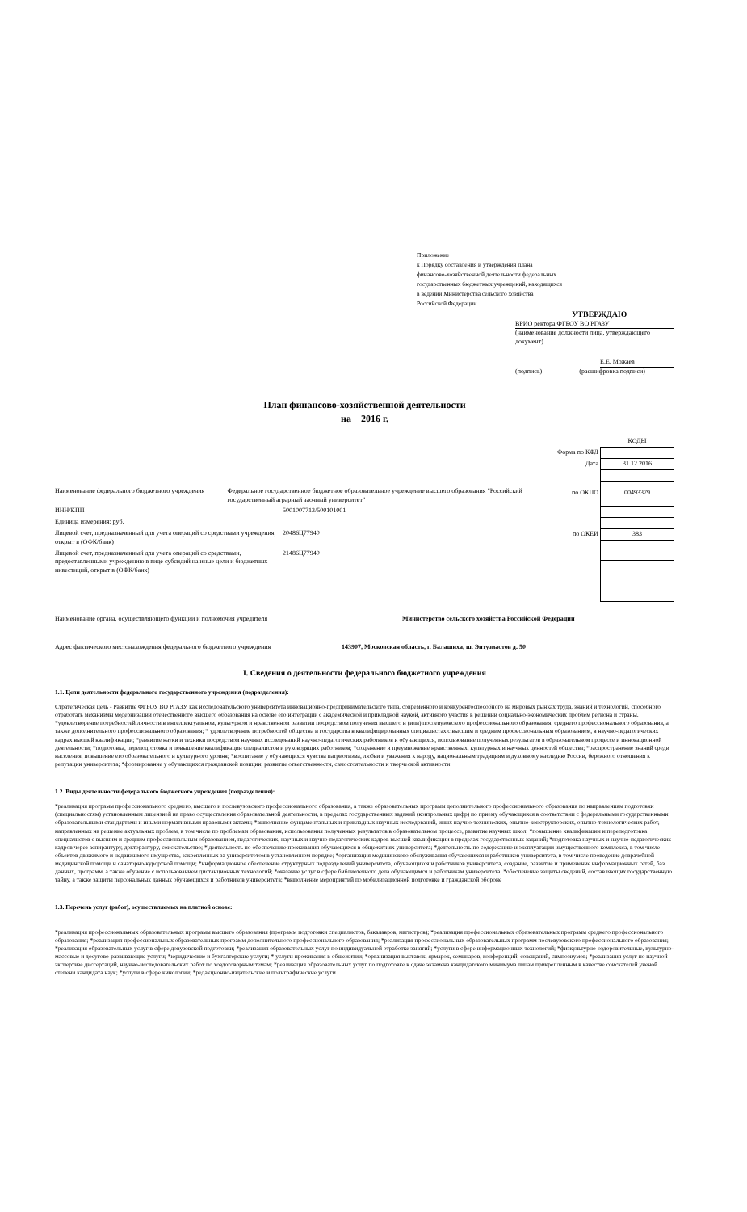Приложение
к Порядку составления и утверждения плана
финансово-хозяйственной деятельности федеральных
государственных бюджетных учреждений, находящихся
в ведении Министерства сельского хозяйства
Российской Федерации
УТВЕРЖДАЮ
ВРИО ректора ФГБОУ ВО РГАЗУ
(наименование должности лица, утверждающего документ)
Е.Е. Можаев
(подпись) (расшифровка подписи)
План финансово-хозяйственной деятельности
на 2016 г.
Наименование федерального бюджетного учреждения Федеральное государственное бюджетное образовательное учреждение высшего образования "Российский государственный аграрный заочный университет"
ИНН/КПП 5001007713/500101001
Единица измерения: руб.
Лицевой счет, предназначенный для учета операций со средствами учреждения, открыт в (ОФК/банк)
20486Ц77940
Лицевой счет, предназначенный для учета операций со средствами, предоставленными учреждению в виде субсидий на иные цели и бюджетных инвестиций, открыт в (ОФК/банк)
21486Ц77940
| | КОДЫ |
| Форма по КФД | |
| Дата | 31.12.2016 |
| по ОКПО | 00493379 |
| по ОКЕИ | 383 |
Наименование органа, осуществляющего функции и полномочия учредителя Министерство сельского хозяйства Российской Федерации
Адрес фактического местонахождения федерального бюджетного учреждения 143907, Московская область, г. Балашиха, ш. Энтузиастов д. 50
I. Сведения о деятельности федерального бюджетного учреждения
1.1. Цели деятельности федерального государственного учреждения (подразделения):
Стратегическая цель - Развитие ФГБОУ ВО РГАЗУ, как исследовательского университета инновационно-предпринимательского типа, современного и конкурентоспособного на мировых рынках труда, знаний и технологий, способного отработать механизмы модернизации отечественного высшего образования на основе его интеграции с академической и прикладной наукой, активного участия в решении социально-экономических проблем региона и страны. *удовлетворение потребностей личности в интеллектуальном, культурном и нравственном развитии посредством получения высшего и (или) послевузовского профессионального образования, среднего профессионального образования, а также дополнительного профессионального образования; * удовлетворение потребностей общества и государства в квалифицированных специалистах с высшим и средним профессиональным образованием, в научно-педагогических кадрах высшей квалификации; *развитие науки и техники посредством научных исследований научно-педагогических работников и обучающихся, использование полученных результатов в образовательном процессе и инновационной деятельности; *подготовка, переподготовка и повышение квалификации специалистов и руководящих работников; *сохранение и преумножение нравственных, культурных и научных ценностей общества; *распространение знаний среди населения, повышение его образовательного и культурного уровня; *воспитание у обучающихся чувства патриотизма, любви и уважения к народу, национальным традициям и духовному наследию России, бережного отношения к репутации университета; *формирование у обучающихся гражданской позиции, развитие ответственности, самостоятельности и творческой активности
1.2. Виды деятельности федерального бюджетного учреждения (подразделения):
*реализация программ профессионального среднего, высшего и послевузовского профессионального образования, а также образовательных программ дополнительного профессионального образования по направлениям подготовки (специальностям) установленным лицензией на право осуществления образовательной деятельности, в пределах государственных заданий (контрольных цифр) по приему обучающихся в соответствии с федеральными государственными образовательными стандартами и иными нормативными правовыми актами; *выполнение фундаментальных и прикладных научных исследований, иных научно-технических, опытно-конструкторских, опытно-технологических работ, направленных на решение актуальных проблем, в том числе по проблемам образования, использования полученных результатов в образовательном процессе, развитие научных школ; *повышение квалификации и переподготовка специалистов с высшим и средним профессиональным образованием, педагогических, научных и научно-педагогических кадров высшей квалификации в пределах государственных заданий; *подготовка научных и научно-педагогических кадров через аспирантуру, докторантуру, соискательство; * деятельность по обеспечению проживания обучающихся в общежитиях университета; *деятельность по содержанию и эксплуатации имущественного комплекса, в том числе объектов движимого и недвижимого имущества, закрепленных за университетом в установленном порядке; *организация медицинского обслуживания обучающихся и работников университета, в том числе проведение доврачебной медицинской помощи и санаторно-курортной помощи; *информационное обеспечение структурных подразделений университета, обучающихся и работников университета, создание, развитие и применение информационных сетей, баз данных, программ, а также обучение с использованием дистанционных технологий; *оказание услуг в сфере библиотечного дела обучающимся и работникам университета; *обеспечение защиты сведений, составляющих государственную тайну, а также защиты персональных данных обучающихся и работников университета; *выполнение мероприятий по мобилизационной подготовке и гражданской обороне
1.3. Перечень услуг (работ), осуществляемых на платной основе:
*реализация профессиональных образовательных программ высшего образования (программ подготовки специалистов, бакалавров, магистров); *реализация профессиональных образовательных программ среднего профессионального образования; *реализация профессиональных образовательных программ дополнительного профессионального образования; *реализация профессиональных образовательных программ послевузовского профессионального образования; *реализация образовательных услуг в сфере довузовской подготовки; *реализация образовательных услуг по индивидуальной отработке занятий; *услуги в сфере информационных технологий; *физкультурно-оздоровительные, культурно-массовые и досугово-развивающие услуги; *юридические и бухгалтерские услуги; * услуги проживания в общежитии; *организация выставок, ярмарок, семинаров, конференций, совещаний, симпозиумов; *реализация услуг по научной экспертизе диссертаций, научно-исследовательских работ по хоздоговорным темам; *реализация образовательных услуг по подготовке к сдаче экзамена кандидатского минимума лицам прикрепленным в качестве соискателей ученой степени кандидата наук; *услуги в сфере кинологии; *редакционно-издательские и полиграфические услуги